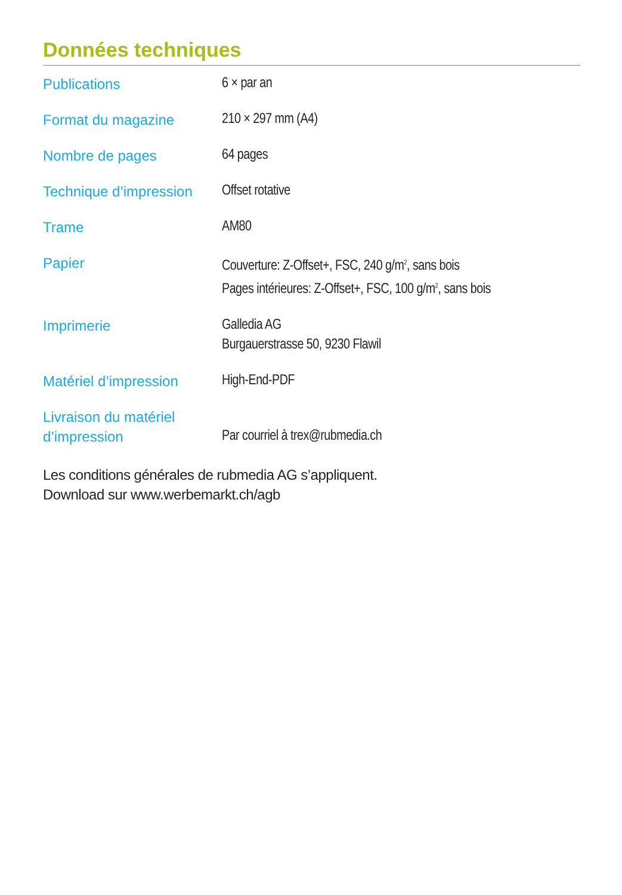Données techniques
| Publications | 6 × par an |
| Format du magazine | 210 × 297 mm (A4) |
| Nombre de pages | 64 pages |
| Technique d’impression | Offset rotative |
| Trame | AM80 |
| Papier | Couverture: Z-Offset+, FSC, 240 g/m<sup>2</sup>, sans bois Pages intérieures: Z-Offset+, FSC, 100 g/m<sup>2</sup>, sans bois |
| Imprimerie | Galledia AG Burgauerstrasse 50, 9230 Flawil |
| Matériel d’impression | High-End-PDF |
| Livraison du matériel d’impression | Par courriel à trex@rubmedia.ch |
Les conditions générales de rubmedia AG s’appliquent.
Download sur www.werbemarkt.ch/agb